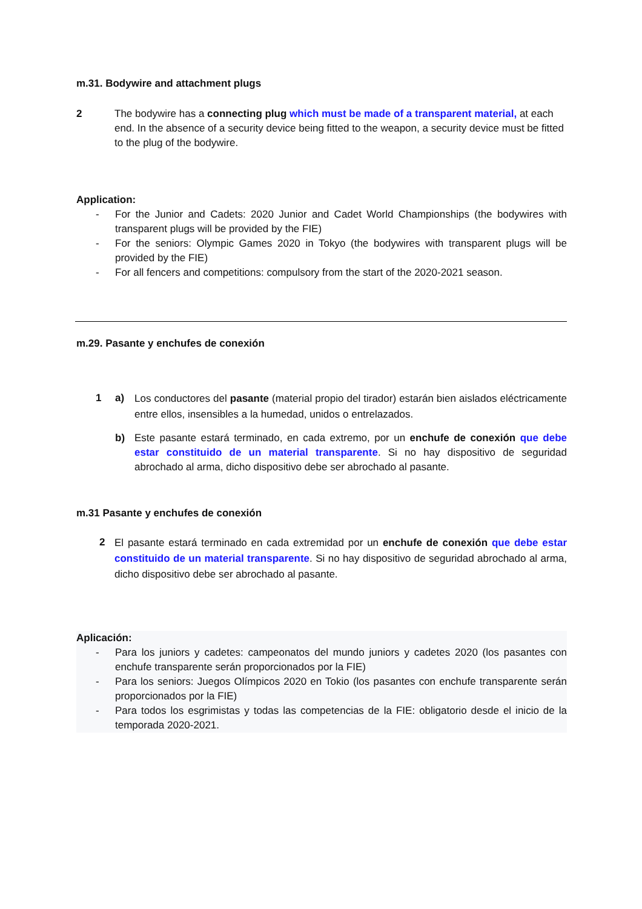m.31. Bodywire and attachment plugs
2 The bodywire has a connecting plug which must be made of a transparent material, at each end. In the absence of a security device being fitted to the weapon, a security device must be fitted to the plug of the bodywire.
Application:
- For the Junior and Cadets: 2020 Junior and Cadet World Championships (the bodywires with transparent plugs will be provided by the FIE)
- For the seniors: Olympic Games 2020 in Tokyo (the bodywires with transparent plugs will be provided by the FIE)
- For all fencers and competitions: compulsory from the start of the 2020-2021 season.
m.29. Pasante y enchufes de conexión
1 a)
Los conductores del pasante (material propio del tirador) estarán bien aislados eléctricamente entre ellos, insensibles a la humedad, unidos o entrelazados.
b) Este pasante estará terminado, en cada extremo, por un enchufe de conexión que debe estar constituido de un material transparente. Si no hay dispositivo de seguridad abrochado al arma, dicho dispositivo debe ser abrochado al pasante.
m.31 Pasante y enchufes de conexión
2
El pasante estará terminado en cada extremidad por un enchufe de conexión que debe estar constituido de un material transparente. Si no hay dispositivo de seguridad abrochado al arma, dicho dispositivo debe ser abrochado al pasante.
Aplicación:
- Para los juniors y cadetes: campeonatos del mundo juniors y cadetes 2020 (los pasantes con enchufe transparente serán proporcionados por la FIE)
- Para los seniors: Juegos Olímpicos 2020 en Tokio (los pasantes con enchufe transparente serán proporcionados por la FIE)
- Para todos los esgrimistas y todas las competencias de la FIE: obligatorio desde el inicio de la temporada 2020-2021.